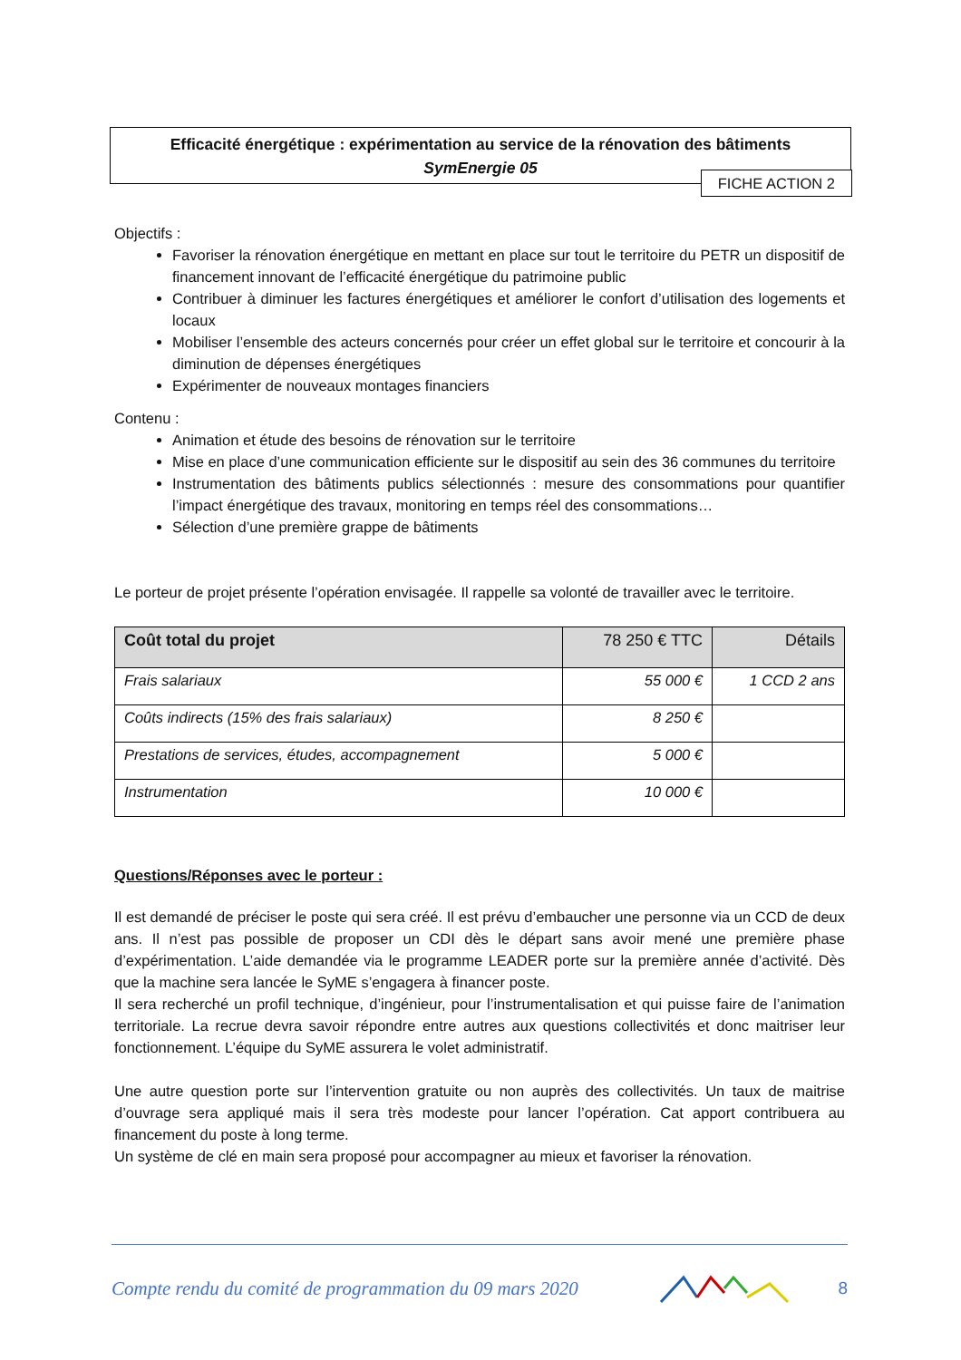Efficacité énergétique : expérimentation au service de la rénovation des bâtiments
SymEnergie 05
FICHE ACTION 2
Objectifs :
Favoriser la rénovation énergétique en mettant en place sur tout le territoire du PETR un dispositif de financement innovant de l’efficacité énergétique du patrimoine public
Contribuer à diminuer les factures énergétiques et améliorer le confort d’utilisation des logements et locaux
Mobiliser l’ensemble des acteurs concernés pour créer un effet global sur le territoire et concourir à la diminution de dépenses énergétiques
Expérimenter de nouveaux montages financiers
Contenu :
Animation et étude des besoins de rénovation sur le territoire
Mise en place d’une communication efficiente sur le dispositif au sein des 36 communes du territoire
Instrumentation des bâtiments publics sélectionnés : mesure des consommations pour quantifier l’impact énergétique des travaux, monitoring en temps réel des consommations…
Sélection d’une première grappe de bâtiments
Le porteur de projet présente l’opération envisagée. Il rappelle sa volonté de travailler avec le territoire.
| Coût total du projet | 78 250 € TTC | Détails |
| --- | --- | --- |
| Frais salariaux | 55 000 € | 1 CCD 2 ans |
| Coûts indirects (15% des frais salariaux) | 8 250 € | |
| Prestations de services, études, accompagnement | 5 000 € | |
| Instrumentation | 10 000 € | |
Questions/Réponses avec le porteur :
Il est demandé de préciser le poste qui sera créé. Il est prévu d’embaucher une personne via un CCD de deux ans. Il n’est pas possible de proposer un CDI dès le départ sans avoir mené une première phase d’expérimentation. L’aide demandée via le programme LEADER porte sur la première année d’activité. Dès que la machine sera lancée le SyME s’engagera à financer poste.
Il sera recherché un profil technique, d’ingénieur, pour l’instrumentalisation et qui puisse faire de l’animation territoriale. La recrue devra savoir répondre entre autres aux questions collectivités et donc maitriser leur fonctionnement. L’équipe du SyME assurera le volet administratif.
Une autre question porte sur l’intervention gratuite ou non auprès des collectivités. Un taux de maitrise d’ouvrage sera appliqué mais il sera très modeste pour lancer l’opération. Cat apport contribuera au financement du poste à long terme.
Un système de clé en main sera proposé pour accompagner au mieux et favoriser la rénovation.
Compte rendu du comité de programmation du 09 mars 2020 8